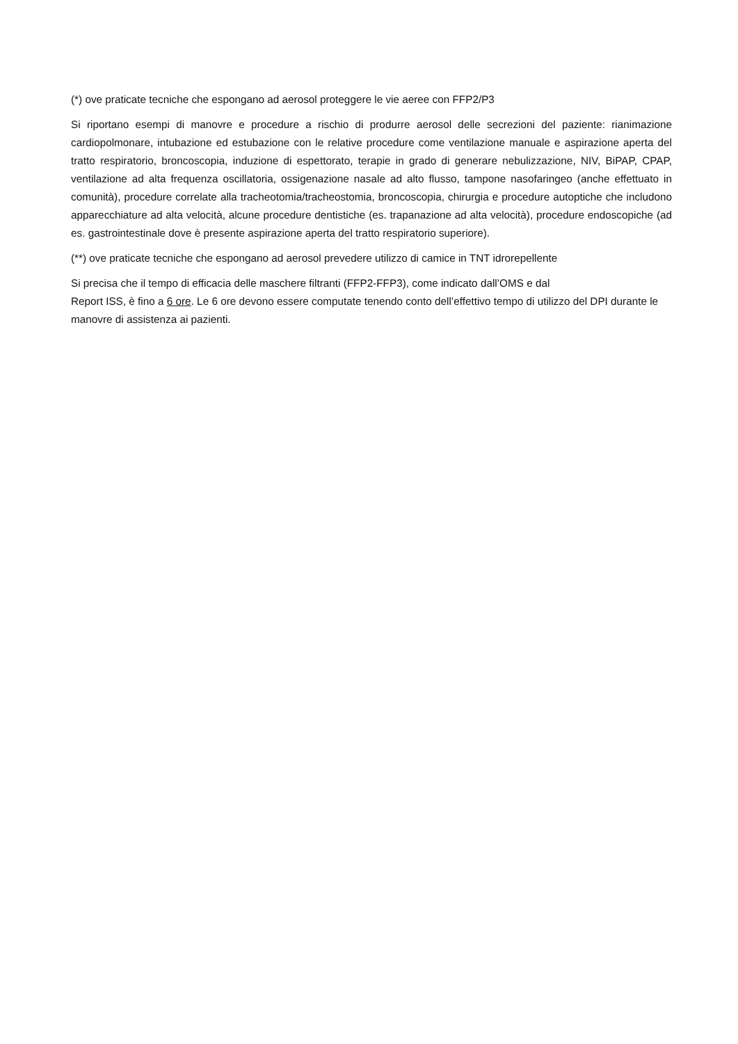(*) ove praticate tecniche che espongano ad aerosol proteggere le vie aeree con FFP2/P3
Si riportano esempi di manovre e procedure a rischio di produrre aerosol delle secrezioni del paziente: rianimazione cardiopolmonare, intubazione ed estubazione con le relative procedure come ventilazione manuale e aspirazione aperta del tratto respiratorio, broncoscopia, induzione di espettorato, terapie in grado di generare nebulizzazione, NIV, BiPAP, CPAP, ventilazione ad alta frequenza oscillatoria, ossigenazione nasale ad alto flusso, tampone nasofaringeo (anche effettuato in comunità), procedure correlate alla tracheotomia/tracheostomia, broncoscopia, chirurgia e procedure autoptiche che includono apparecchiature ad alta velocità, alcune procedure dentistiche (es. trapanazione ad alta velocità), procedure endoscopiche (ad es. gastrointestinale dove è presente aspirazione aperta del tratto respiratorio superiore).
(**) ove praticate tecniche che espongano ad aerosol prevedere utilizzo di camice in TNT idrorepellente
Si precisa che il tempo di efficacia delle maschere filtranti (FFP2-FFP3), come indicato dall’OMS e dal
Report ISS, è fino a 6 ore. Le 6 ore devono essere computate tenendo conto dell’effettivo tempo di utilizzo del DPI durante le manovre di assistenza ai pazienti.